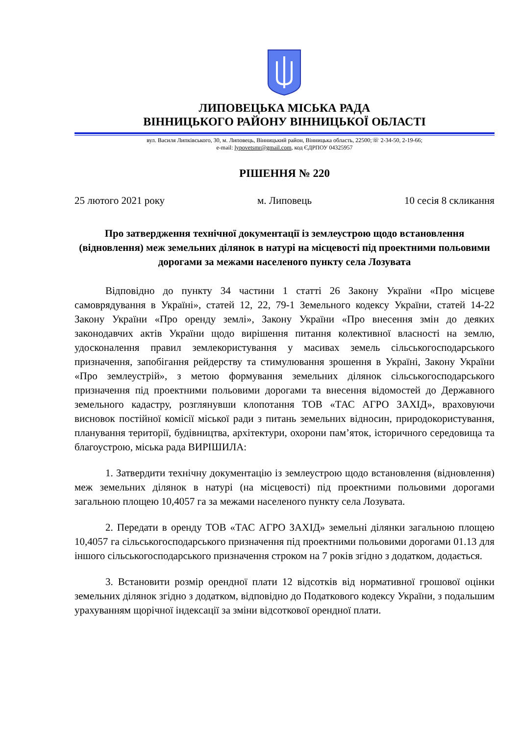ЛИПОВЕЦЬКА МІСЬКА РАДА
ВІННИЦЬКОГО РАЙОНУ ВІННИЦЬКОЇ ОБЛАСТІ
вул. Василя Липківського, 30, м. Липовець, Вінницький район, Вінницька область, 22500;☏ 2-34-50, 2-19-66;
e-mail: lypovetsmr@gmail.com, код ЄДРПОУ 04325957
РІШЕННЯ № 220
25 лютого 2021 року м. Липовець 10 сесія 8 скликання
Про затвердження технічної документації із землеустрою щодо встановлення (відновлення) меж земельних ділянок в натурі на місцевості під проектними польовими дорогами за межами населеного пункту села Лозувата
Відповідно до пункту 34 частини 1 статті 26 Закону України «Про місцеве самоврядування в Україні», статей 12, 22, 79-1 Земельного кодексу України, статей 14-22 Закону України «Про оренду землі», Закону України «Про внесення змін до деяких законодавчих актів України щодо вирішення питання колективної власності на землю, удосконалення правил землекористування у масивах земель сільськогосподарського призначення, запобігання рейдерству та стимулювання зрошення в Україні, Закону України «Про землеустрій», з метою формування земельних ділянок сільськогосподарського призначення під проектними польовими дорогами та внесення відомостей до Державного земельного кадастру, розглянувши клопотання ТОВ «ТАС АГРО ЗАХІД», враховуючи висновок постійної комісії міської ради з питань земельних відносин, природокористування, планування території, будівництва, архітектури, охорони пам’яток, історичного середовища та благоустрою, міська рада ВИРІШИЛА:
1. Затвердити технічну документацію із землеустрою щодо встановлення (відновлення) меж земельних ділянок в натурі (на місцевості) під проектними польовими дорогами загальною площею 10,4057 га за межами населеного пункту села Лозувата.
2. Передати в оренду ТОВ «ТАС АГРО ЗАХІД» земельні ділянки загальною площею 10,4057 га сільськогосподарського призначення під проектними польовими дорогами 01.13 для іншого сільськогосподарського призначення строком на 7 років згідно з додатком, додається.
3. Встановити розмір орендної плати 12 відсотків від нормативної грошової оцінки земельних ділянок згідно з додатком, відповідно до Податкового кодексу України, з подальшим урахуванням щорічної індексації за зміни відсоткової орендної плати.